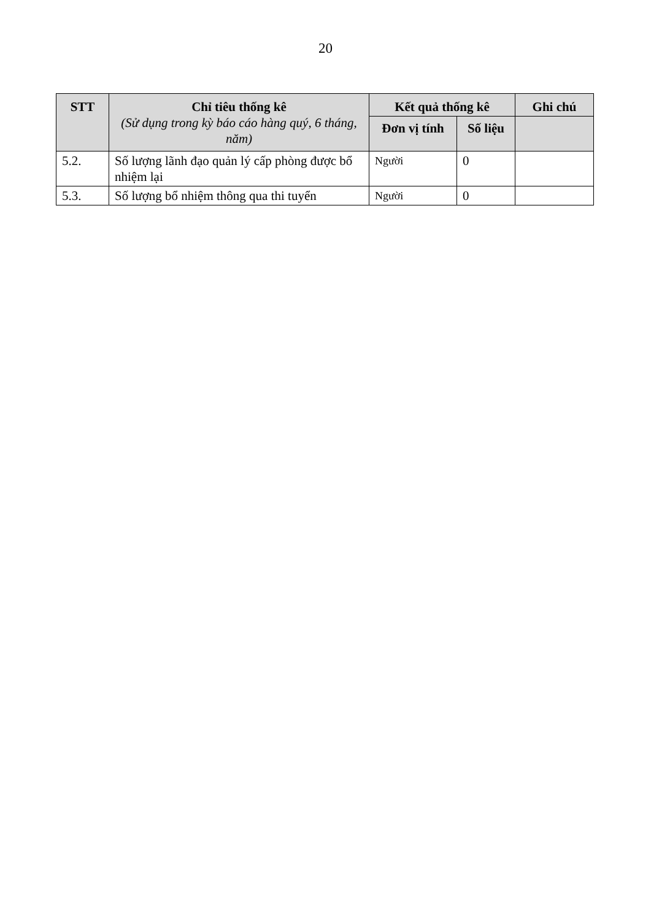20
| STT | Chỉ tiêu thống kê (Sử dụng trong kỳ báo cáo hàng quý, 6 tháng, năm) | Kết quả thống kê | | Ghi chú |
| --- | --- | --- | --- | --- |
| | | Đơn vị tính | Số liệu | |
| 5.2. | Số lượng lãnh đạo quản lý cấp phòng được bổ nhiệm lại | Người | 0 | |
| 5.3. | Số lượng bổ nhiệm thông qua thi tuyển | Người | 0 | |